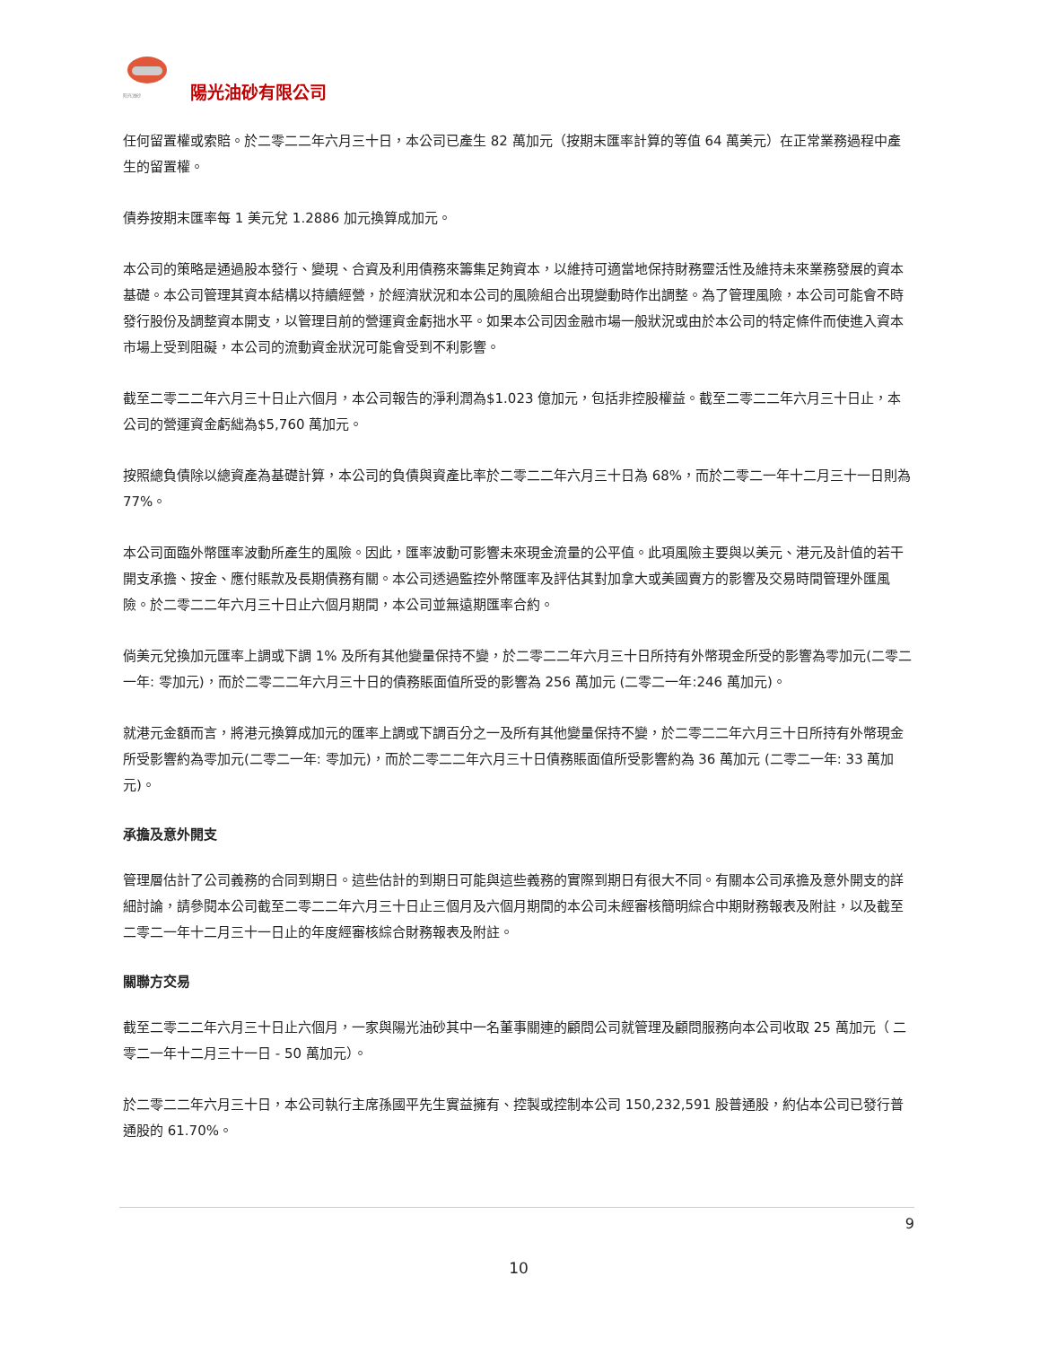阳光油砂
陽光油砂有限公司
任何留置權或索賠。於二零二二年六月三十日，本公司已產生 82 萬加元（按期末匯率計算的等值 64 萬美元）在正常業務過程中產生的留置權。
債券按期末匯率每 1 美元兌 1.2886 加元換算成加元。
本公司的策略是通過股本發行、變現、合資及利用債務來籌集足夠資本，以維持可適當地保持財務靈活性及維持未來業務發展的資本基礎。本公司管理其資本結構以持續經營，於經濟狀況和本公司的風險組合出現變動時作出調整。為了管理風險，本公司可能會不時發行股份及調整資本開支，以管理目前的營運資金虧拙水平。如果本公司因金融市場一般狀況或由於本公司的特定條件而使進入資本市場上受到阻礙，本公司的流動資金狀況可能會受到不利影響。
截至二零二二年六月三十日止六個月，本公司報告的淨利潤為$1.023 億加元，包括非控股權益。截至二零二二年六月三十日止，本公司的營運資金虧絀為$5,760 萬加元。
按照總負債除以總資產為基礎計算，本公司的負債與資產比率於二零二二年六月三十日為 68%，而於二零二一年十二月三十一日則為 77%。
本公司面臨外幣匯率波動所產生的風險。因此，匯率波動可影響未來現金流量的公平值。此項風險主要與以美元、港元及計值的若干開支承擔、按金、應付賬款及長期債務有關。本公司透過監控外幣匯率及評估其對加拿大或美國賣方的影響及交易時間管理外匯風險。於二零二二年六月三十日止六個月期間，本公司並無遠期匯率合約。
倘美元兌換加元匯率上調或下調 1% 及所有其他變量保持不變，於二零二二年六月三十日所持有外幣現金所受的影響為零加元(二零二一年: 零加元)，而於二零二二年六月三十日的債務賬面值所受的影響為 256 萬加元 (二零二一年:246 萬加元)。
就港元金額而言，將港元換算成加元的匯率上調或下調百分之一及所有其他變量保持不變，於二零二二年六月三十日所持有外幣現金所受影響約為零加元(二零二一年: 零加元)，而於二零二二年六月三十日債務賬面值所受影響約為 36 萬加元 (二零二一年: 33 萬加元)。
承擔及意外開支
管理層估計了公司義務的合同到期日。這些估計的到期日可能與這些義務的實際到期日有很大不同。有關本公司承擔及意外開支的詳細討論，請參閱本公司截至二零二二年六月三十日止三個月及六個月期間的本公司未經審核簡明綜合中期財務報表及附註，以及截至二零二一年十二月三十一日止的年度經審核綜合財務報表及附註。
關聯方交易
截至二零二二年六月三十日止六個月，一家與陽光油砂其中一名董事關連的顧問公司就管理及顧問服務向本公司收取 25 萬加元（ 二零二一年十二月三十一日 - 50 萬加元）。
於二零二二年六月三十日，本公司執行主席孫國平先生實益擁有、控製或控制本公司 150,232,591 股普通股，約佔本公司已發行普通股的 61.70%。
9
10